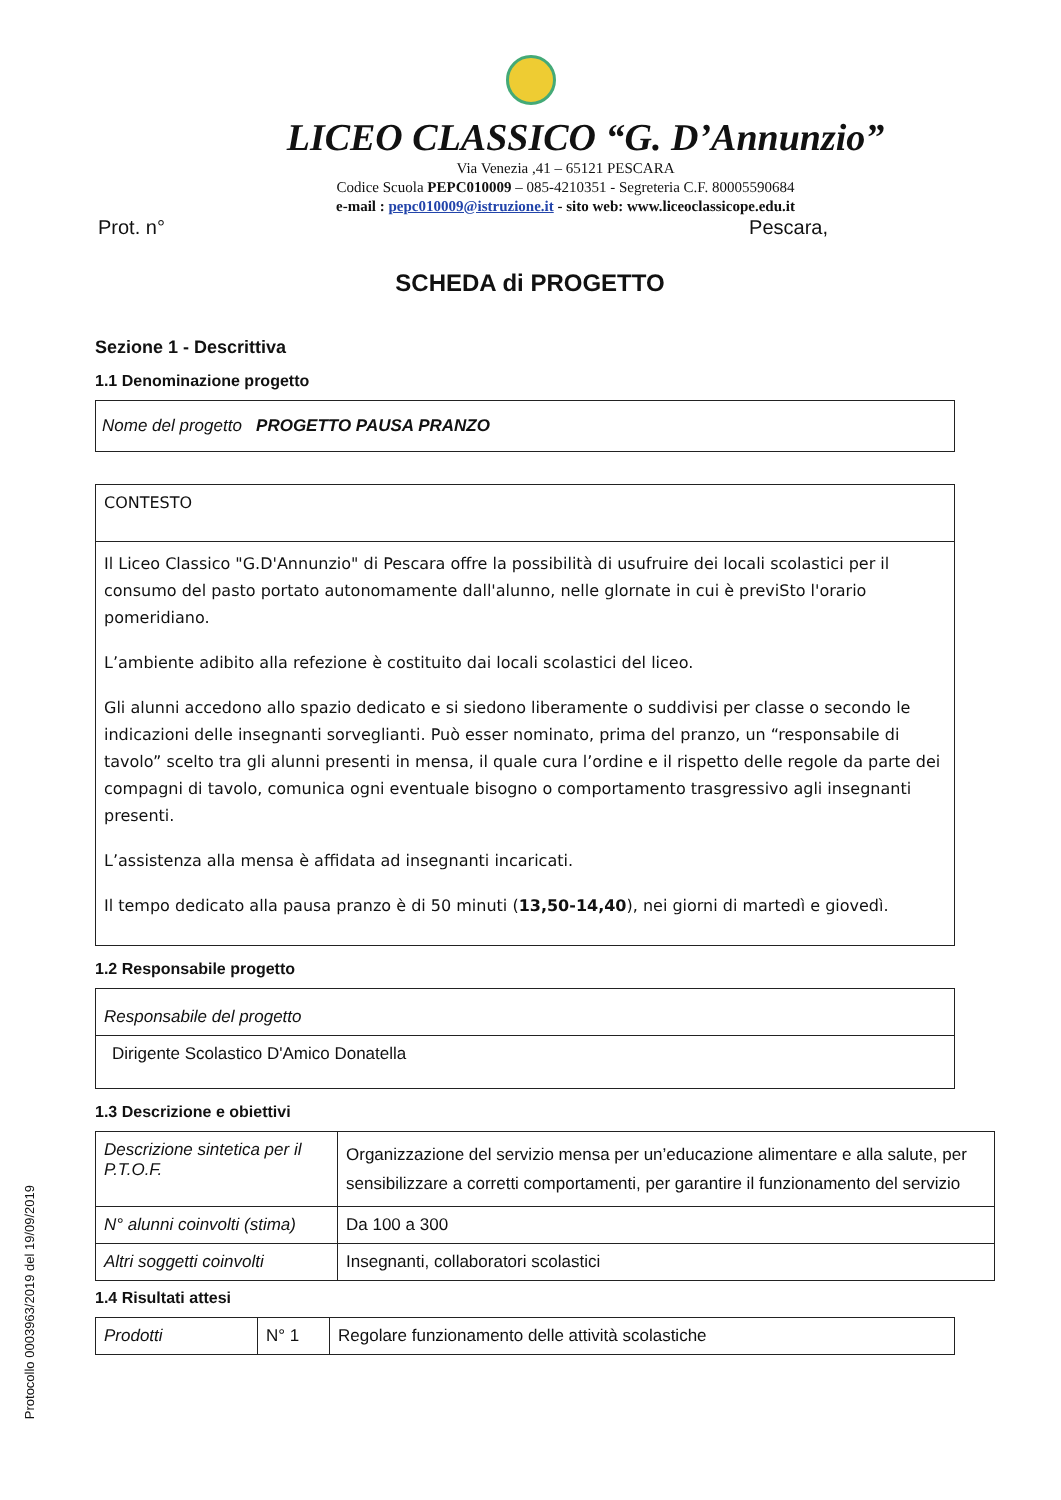Protocollo 0003963/2019 del 19/09/2019
LICEO CLASSICO “G. D’Annunzio”
Via Venezia ,41 – 65121 PESCARA
Codice Scuola PEPC010009 – 085-4210351 - Segreteria C.F. 80005590684
e-mail : pepc010009@istruzione.it - sito web: www.liceoclassicope.edu.it
Prot. n° Pescara,
SCHEDA di PROGETTO
Sezione 1 - Descrittiva
1.1 Denominazione progetto
| Nome del progetto PROGETTO PAUSA PRANZO |
| CONTESTO |
| Il Liceo Classico "G.D'Annunzio" di Pescara offre la possibilità di usufruire dei locali scolastici per il consumo del pasto portato autonomamente dall'alunno, nelle glornate in cui è previSto l'orario pomeridiano. L’ambiente adibito alla refezione è costituito dai locali scolastici del liceo. Gli alunni accedono allo spazio dedicato e si siedono liberamente o suddivisi per classe o secondo le indicazioni delle insegnanti sorveglianti. Può esser nominato, prima del pranzo, un “responsabile di tavolo” scelto tra gli alunni presenti in mensa, il quale cura l’ordine e il rispetto delle regole da parte dei compagni di tavolo, comunica ogni eventuale bisogno o comportamento trasgressivo agli insegnanti presenti. L’assistenza alla mensa è affidata ad insegnanti incaricati. Il tempo dedicato alla pausa pranzo è di 50 minuti ( 13,50-14,40 ), nei giorni di martedì e giovedì. |
1.2 Responsabile progetto
| Responsabile del progetto |
| Dirigente Scolastico D'Amico Donatella |
1.3 Descrizione e obiettivi
| Descrizione sintetica per il P.T.O.F. | Organizzazione del servizio mensa per un’educazione alimentare e alla salute, per sensibilizzare a corretti comportamenti, per garantire il funzionamento del servizio |
| N° alunni coinvolti (stima) | Da 100 a 300 |
| Altri soggetti coinvolti | Insegnanti, collaboratori scolastici |
1.4 Risultati attesi
| Prodotti | N° 1 | Regolare funzionamento delle attività scolastiche |